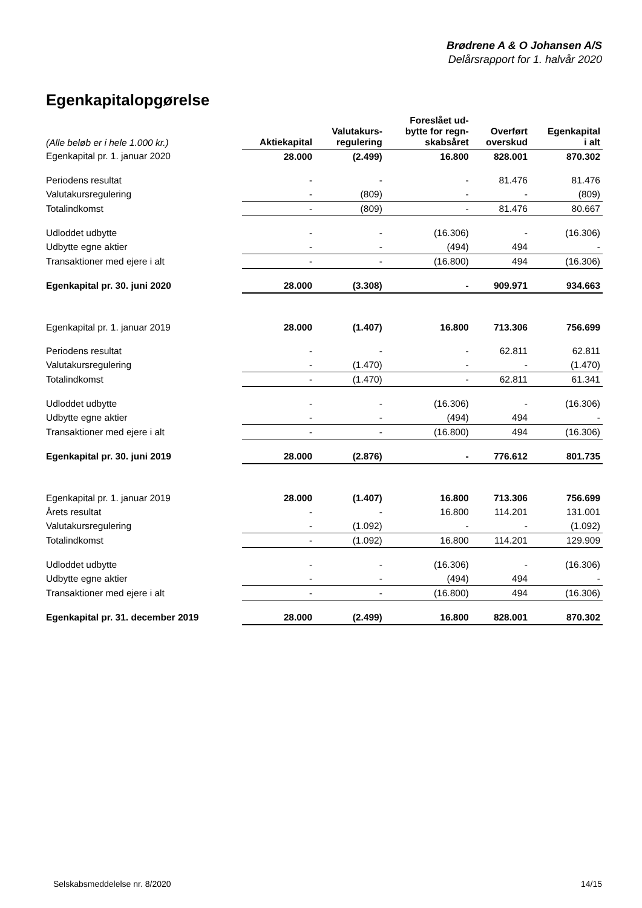Brødrene A & O Johansen A/S
Delårsrapport for 1. halvår 2020
Egenkapitalopgørelse
| (Alle beløb er i hele 1.000 kr.) | Aktiekapital | Valutakurs- regulering | Foreslået ud- bytte for regn- skabsåret | Overført overskud | Egenkapital i alt |
| --- | --- | --- | --- | --- | --- |
| Egenkapital pr. 1. januar 2020 | 28.000 | (2.499) | 16.800 | 828.001 | 870.302 |
| Periodens resultat | - | - | - | 81.476 | 81.476 |
| Valutakursregulering | - | (809) | - | - | (809) |
| Totalindkomst | - | (809) | - | 81.476 | 80.667 |
| Udloddet udbytte | - | - | (16.306) | - | (16.306) |
| Udbytte egne aktier | - | - | (494) | 494 | - |
| Transaktioner med ejere i alt | - | - | (16.800) | 494 | (16.306) |
| Egenkapital pr. 30. juni 2020 | 28.000 | (3.308) | - | 909.971 | 934.663 |
| Egenkapital pr. 1. januar 2019 | 28.000 | (1.407) | 16.800 | 713.306 | 756.699 |
| Periodens resultat | - | - | - | 62.811 | 62.811 |
| Valutakursregulering | - | (1.470) | - | - | (1.470) |
| Totalindkomst | - | (1.470) | - | 62.811 | 61.341 |
| Udloddet udbytte | - | - | (16.306) | - | (16.306) |
| Udbytte egne aktier | - | - | (494) | 494 | - |
| Transaktioner med ejere i alt | - | - | (16.800) | 494 | (16.306) |
| Egenkapital pr. 30. juni 2019 | 28.000 | (2.876) | - | 776.612 | 801.735 |
| Egenkapital pr. 1. januar 2019 | 28.000 | (1.407) | 16.800 | 713.306 | 756.699 |
| Årets resultat | - | - | 16.800 | 114.201 | 131.001 |
| Valutakursregulering | - | (1.092) | - | - | (1.092) |
| Totalindkomst | - | (1.092) | 16.800 | 114.201 | 129.909 |
| Udloddet udbytte | - | - | (16.306) | - | (16.306) |
| Udbytte egne aktier | - | - | (494) | 494 | - |
| Transaktioner med ejere i alt | - | - | (16.800) | 494 | (16.306) |
| Egenkapital pr. 31. december 2019 | 28.000 | (2.499) | 16.800 | 828.001 | 870.302 |
Selskabsmeddelelse nr. 8/2020 14/15